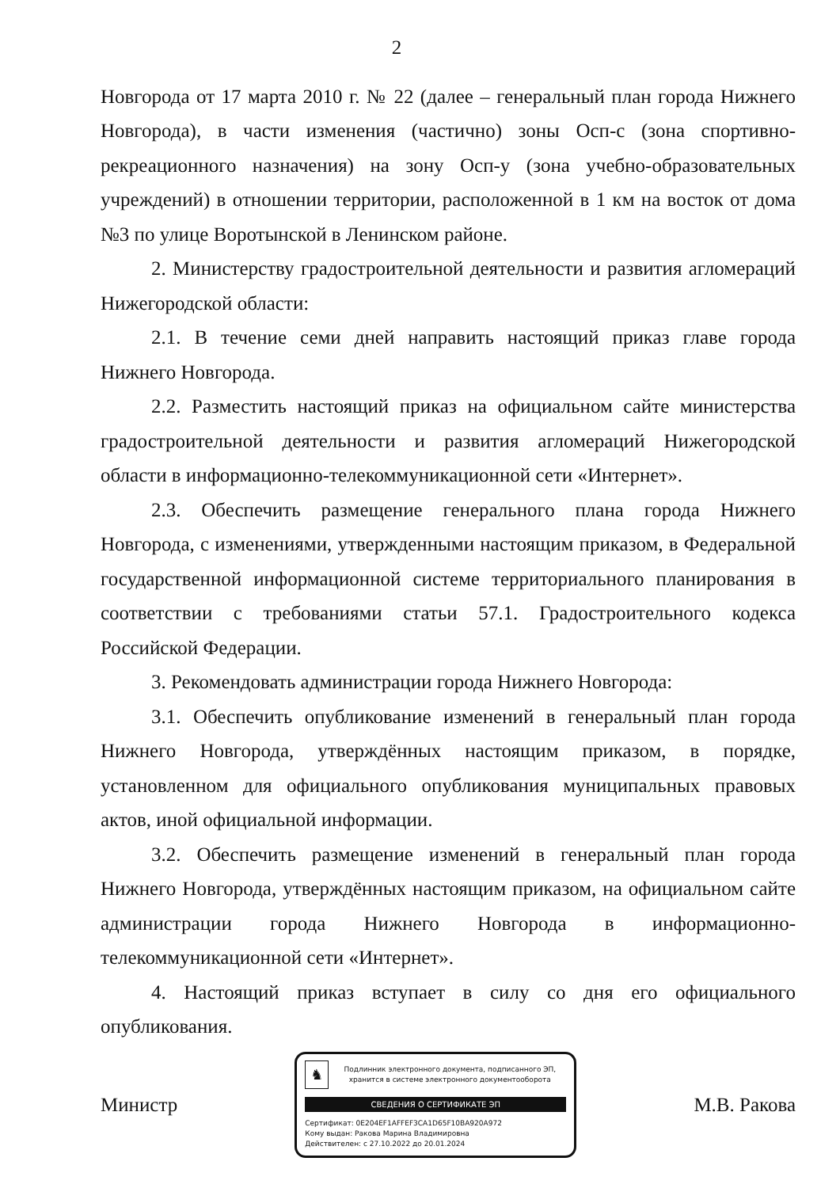2
Новгорода от 17 марта 2010 г. № 22 (далее – генеральный план города Нижнего Новгорода), в части изменения (частично) зоны Осп-с (зона спортивно-рекреационного назначения) на зону Осп-у (зона учебно-образовательных учреждений) в отношении территории, расположенной в 1 км на восток от дома №3 по улице Воротынской в Ленинском районе.
2. Министерству градостроительной деятельности и развития агломераций Нижегородской области:
2.1. В течение семи дней направить настоящий приказ главе города Нижнего Новгорода.
2.2. Разместить настоящий приказ на официальном сайте министерства градостроительной деятельности и развития агломераций Нижегородской области в информационно-телекоммуникационной сети «Интернет».
2.3. Обеспечить размещение генерального плана города Нижнего Новгорода, с изменениями, утвержденными настоящим приказом, в Федеральной государственной информационной системе территориального планирования в соответствии с требованиями статьи 57.1. Градостроительного кодекса Российской Федерации.
3. Рекомендовать администрации города Нижнего Новгорода:
3.1. Обеспечить опубликование изменений в генеральный план города Нижнего Новгорода, утверждённых настоящим приказом, в порядке, установленном для официального опубликования муниципальных правовых актов, иной официальной информации.
3.2. Обеспечить размещение изменений в генеральный план города Нижнего Новгорода, утверждённых настоящим приказом, на официальном сайте администрации города Нижнего Новгорода в информационно-телекоммуникационной сети «Интернет».
4. Настоящий приказ вступает в силу со дня его официального опубликования.
Министр
♞
Подлинник электронного документа, подписанного ЭП, хранится в системе электронного документооборота
СВЕДЕНИЯ О СЕРТИФИКАТЕ ЭП
Сертификат: 0E204EF1AFFEF3CA1D65F10BA920A972
Кому выдан: Ракова Марина Владимировна
Действителен: с 27.10.2022 до 20.01.2024
М.В. Ракова